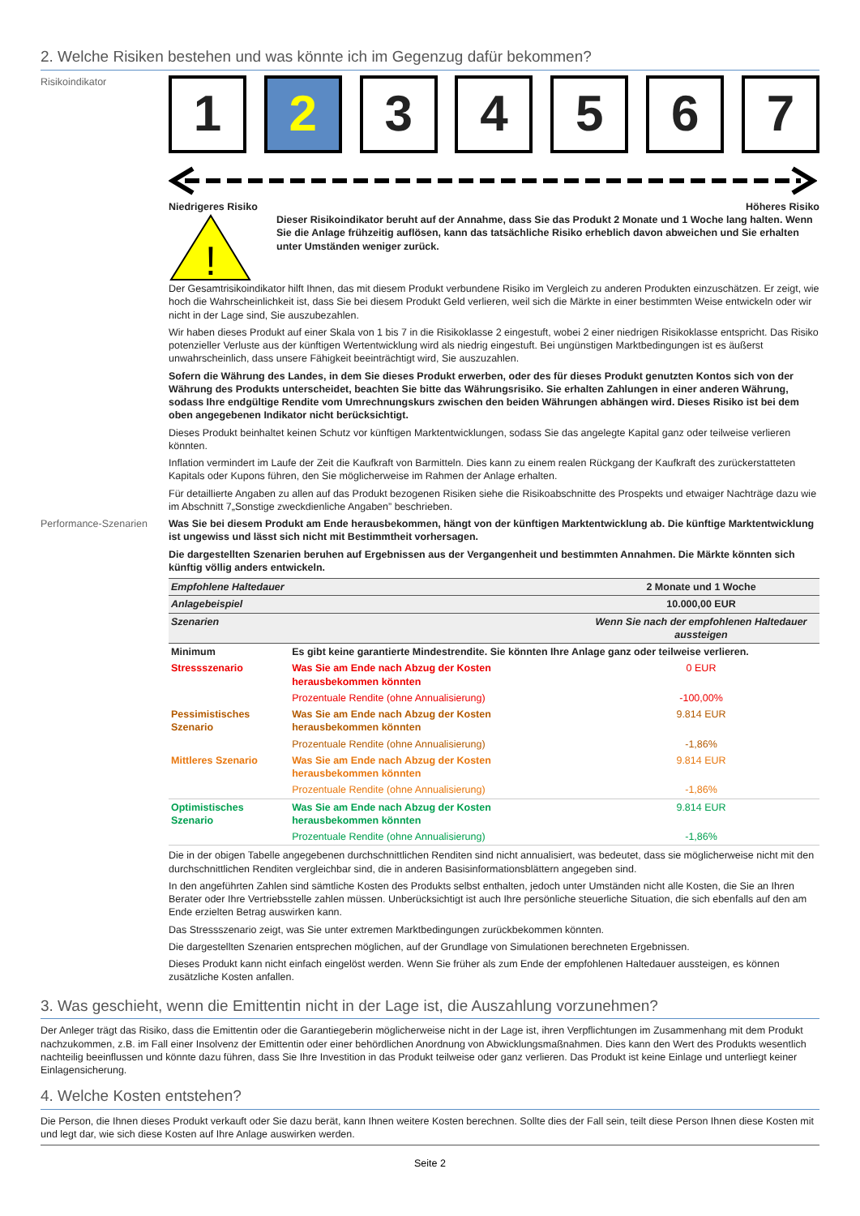2. Welche Risiken bestehen und was könnte ich im Gegenzug dafür bekommen?
Risikoindikator
1 2 3 4 5 6 7
Niedrigeres Risiko Höheres Risiko
!
Dieser Risikoindikator beruht auf der Annahme, dass Sie das Produkt 2 Monate und 1 Woche lang halten. Wenn Sie die Anlage frühzeitig auflösen, kann das tatsächliche Risiko erheblich davon abweichen und Sie erhalten unter Umständen weniger zurück.
Der Gesamtrisikoindikator hilft Ihnen, das mit diesem Produkt verbundene Risiko im Vergleich zu anderen Produkten einzuschätzen. Er zeigt, wie hoch die Wahrscheinlichkeit ist, dass Sie bei diesem Produkt Geld verlieren, weil sich die Märkte in einer bestimmten Weise entwickeln oder wir nicht in der Lage sind, Sie auszubezahlen.
Wir haben dieses Produkt auf einer Skala von 1 bis 7 in die Risikoklasse 2 eingestuft, wobei 2 einer niedrigen Risikoklasse entspricht. Das Risiko potenzieller Verluste aus der künftigen Wertentwicklung wird als niedrig eingestuft. Bei ungünstigen Marktbedingungen ist es äußerst unwahrscheinlich, dass unsere Fähigkeit beeinträchtigt wird, Sie auszuzahlen.
Sofern die Währung des Landes, in dem Sie dieses Produkt erwerben, oder des für dieses Produkt genutzten Kontos sich von der Währung des Produkts unterscheidet, beachten Sie bitte das Währungsrisiko. Sie erhalten Zahlungen in einer anderen Währung, sodass Ihre endgültige Rendite vom Umrechnungskurs zwischen den beiden Währungen abhängen wird. Dieses Risiko ist bei dem oben angegebenen Indikator nicht berücksichtigt.
Dieses Produkt beinhaltet keinen Schutz vor künftigen Marktentwicklungen, sodass Sie das angelegte Kapital ganz oder teilweise verlieren könnten.
Inflation vermindert im Laufe der Zeit die Kaufkraft von Barmitteln. Dies kann zu einem realen Rückgang der Kaufkraft des zurückerstatteten Kapitals oder Kupons führen, den Sie möglicherweise im Rahmen der Anlage erhalten.
Für detaillierte Angaben zu allen auf das Produkt bezogenen Risiken siehe die Risikoabschnitte des Prospekts und etwaiger Nachträge dazu wie im Abschnitt 7„Sonstige zweckdienliche Angaben” beschrieben.
Performance-Szenarien Was Sie bei diesem Produkt am Ende herausbekommen, hängt von der künftigen Marktentwicklung ab. Die künftige Marktentwicklung ist ungewiss und lässt sich nicht mit Bestimmtheit vorhersagen.
Die dargestellten Szenarien beruhen auf Ergebnissen aus der Vergangenheit und bestimmten Annahmen. Die Märkte könnten sich künftig völlig anders entwickeln.
| Empfohlene Haltedauer | | 2 Monate und 1 Woche |
| Anlagebeispiel | | 10.000,00 EUR |
| Szenarien | | Wenn Sie nach der empfohlenen Haltedauer aussteigen |
| Minimum | Es gibt keine garantierte Mindestrendite. Sie könnten Ihre Anlage ganz oder teilweise verlieren. | |
| Stressszenario | Was Sie am Ende nach Abzug der Kosten herausbekommen könnten | 0 EUR |
| | Prozentuale Rendite (ohne Annualisierung) | -100,00% |
| Pessimistisches Szenario | Was Sie am Ende nach Abzug der Kosten herausbekommen könnten | 9.814 EUR |
| | Prozentuale Rendite (ohne Annualisierung) | -1,86% |
| Mittleres Szenario | Was Sie am Ende nach Abzug der Kosten herausbekommen könnten | 9.814 EUR |
| | Prozentuale Rendite (ohne Annualisierung) | -1,86% |
| Optimistisches Szenario | Was Sie am Ende nach Abzug der Kosten herausbekommen könnten | 9.814 EUR |
| | Prozentuale Rendite (ohne Annualisierung) | -1,86% |
Die in der obigen Tabelle angegebenen durchschnittlichen Renditen sind nicht annualisiert, was bedeutet, dass sie möglicherweise nicht mit den durchschnittlichen Renditen vergleichbar sind, die in anderen Basisinformationsblättern angegeben sind.
In den angeführten Zahlen sind sämtliche Kosten des Produkts selbst enthalten, jedoch unter Umständen nicht alle Kosten, die Sie an Ihren Berater oder Ihre Vertriebsstelle zahlen müssen. Unberücksichtigt ist auch Ihre persönliche steuerliche Situation, die sich ebenfalls auf den am Ende erzielten Betrag auswirken kann.
Das Stressszenario zeigt, was Sie unter extremen Marktbedingungen zurückbekommen könnten.
Die dargestellten Szenarien entsprechen möglichen, auf der Grundlage von Simulationen berechneten Ergebnissen.
Dieses Produkt kann nicht einfach eingelöst werden. Wenn Sie früher als zum Ende der empfohlenen Haltedauer aussteigen, es können zusätzliche Kosten anfallen.
3. Was geschieht, wenn die Emittentin nicht in der Lage ist, die Auszahlung vorzunehmen?
Der Anleger trägt das Risiko, dass die Emittentin oder die Garantiegeberin möglicherweise nicht in der Lage ist, ihren Verpflichtungen im Zusammenhang mit dem Produkt nachzukommen, z.B. im Fall einer Insolvenz der Emittentin oder einer behördlichen Anordnung von Abwicklungsmaßnahmen. Dies kann den Wert des Produkts wesentlich nachteilig beeinflussen und könnte dazu führen, dass Sie Ihre Investition in das Produkt teilweise oder ganz verlieren. Das Produkt ist keine Einlage und unterliegt keiner Einlagensicherung.
4. Welche Kosten entstehen?
Die Person, die Ihnen dieses Produkt verkauft oder Sie dazu berät, kann Ihnen weitere Kosten berechnen. Sollte dies der Fall sein, teilt diese Person Ihnen diese Kosten mit und legt dar, wie sich diese Kosten auf Ihre Anlage auswirken werden.
Seite 2